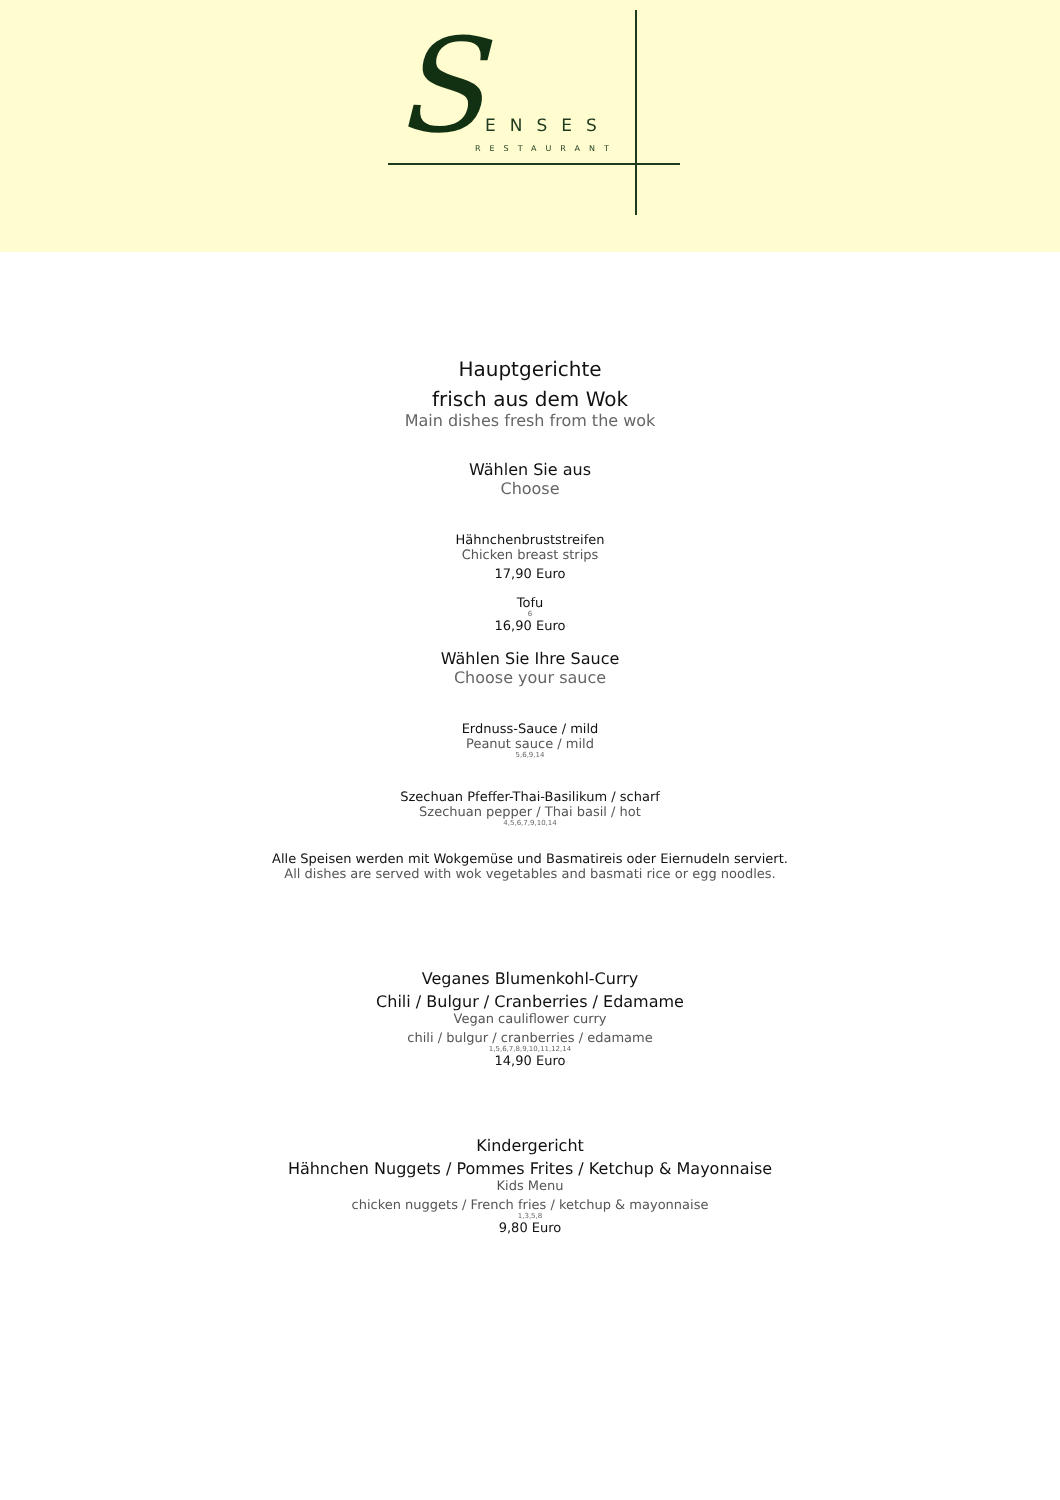S ENSES
RESTAURANT
Hauptgerichte
frisch aus dem Wok
Main dishes fresh from the wok
Wählen Sie aus
Choose
Hähnchenbruststreifen
Chicken breast strips
17,90 Euro
Tofu
6
16,90 Euro
Wählen Sie Ihre Sauce
Choose your sauce
Erdnuss-Sauce / mild
Peanut sauce / mild
5,6,9,14
Szechuan Pfeffer-Thai-Basilikum / scharf
Szechuan pepper / Thai basil / hot
4,5,6,7,9,10,14
Alle Speisen werden mit Wokgemüse und Basmatireis oder Eiernudeln serviert.
All dishes are served with wok vegetables and basmati rice or egg noodles.
Veganes Blumenkohl-Curry
Chili / Bulgur / Cranberries / Edamame
Vegan cauliflower curry
chili / bulgur / cranberries / edamame
1,5,6,7,8,9,10,11,12,14
14,90 Euro
Kindergericht
Hähnchen Nuggets / Pommes Frites / Ketchup & Mayonnaise
Kids Menu
chicken nuggets / French fries / ketchup & mayonnaise
1,3,5,8
9,80 Euro